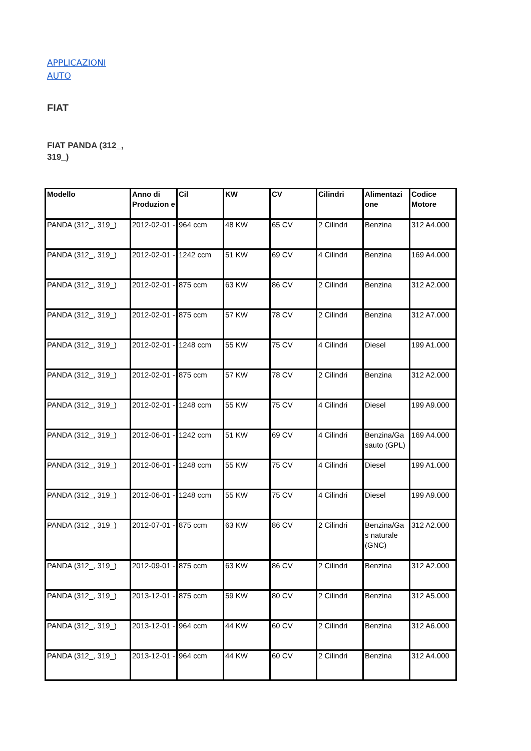APPLICAZIONI
AUTO
FIAT
FIAT PANDA (312_, 319_)
| Modello | Anno di Produzion e | Cil | KW | CV | Cilindri | Alimentazi one | Codice Motore |
| --- | --- | --- | --- | --- | --- | --- | --- |
| PANDA (312_, 319_) | 2012-02-01 - | 964 ccm | 48 KW | 65 CV | 2 Cilindri | Benzina | 312 A4.000 |
| PANDA (312_, 319_) | 2012-02-01 - | 1242 ccm | 51 KW | 69 CV | 4 Cilindri | Benzina | 169 A4.000 |
| PANDA (312_, 319_) | 2012-02-01 - | 875 ccm | 63 KW | 86 CV | 2 Cilindri | Benzina | 312 A2.000 |
| PANDA (312_, 319_) | 2012-02-01 - | 875 ccm | 57 KW | 78 CV | 2 Cilindri | Benzina | 312 A7.000 |
| PANDA (312_, 319_) | 2012-02-01 - | 1248 ccm | 55 KW | 75 CV | 4 Cilindri | Diesel | 199 A1.000 |
| PANDA (312_, 319_) | 2012-02-01 - | 875 ccm | 57 KW | 78 CV | 2 Cilindri | Benzina | 312 A2.000 |
| PANDA (312_, 319_) | 2012-02-01 - | 1248 ccm | 55 KW | 75 CV | 4 Cilindri | Diesel | 199 A9.000 |
| PANDA (312_, 319_) | 2012-06-01 - | 1242 ccm | 51 KW | 69 CV | 4 Cilindri | Benzina/Ga sauto (GPL) | 169 A4.000 |
| PANDA (312_, 319_) | 2012-06-01 - | 1248 ccm | 55 KW | 75 CV | 4 Cilindri | Diesel | 199 A1.000 |
| PANDA (312_, 319_) | 2012-06-01 - | 1248 ccm | 55 KW | 75 CV | 4 Cilindri | Diesel | 199 A9.000 |
| PANDA (312_, 319_) | 2012-07-01 - | 875 ccm | 63 KW | 86 CV | 2 Cilindri | Benzina/Ga s naturale (GNC) | 312 A2.000 |
| PANDA (312_, 319_) | 2012-09-01 - | 875 ccm | 63 KW | 86 CV | 2 Cilindri | Benzina | 312 A2.000 |
| PANDA (312_, 319_) | 2013-12-01 - | 875 ccm | 59 KW | 80 CV | 2 Cilindri | Benzina | 312 A5.000 |
| PANDA (312_, 319_) | 2013-12-01 - | 964 ccm | 44 KW | 60 CV | 2 Cilindri | Benzina | 312 A6.000 |
| PANDA (312_, 319_) | 2013-12-01 - | 964 ccm | 44 KW | 60 CV | 2 Cilindri | Benzina | 312 A4.000 |